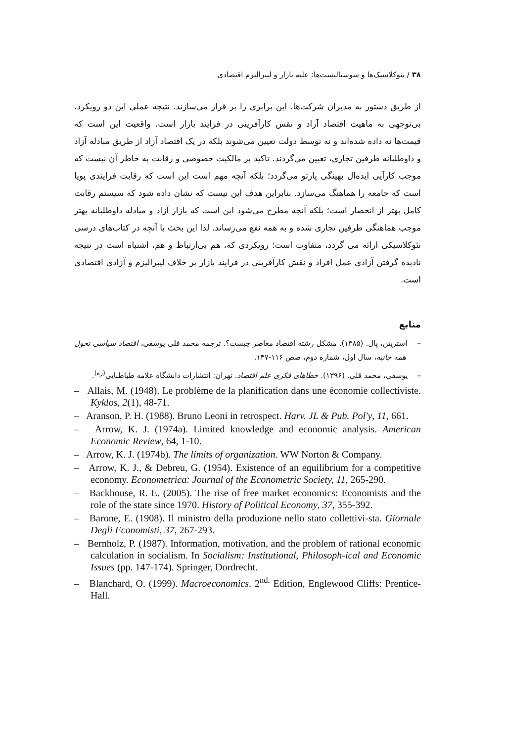۳۸ / نئوکلاسیک‌ها و سوسیالیست‌ها: علیه بازار و لیبرالیزم اقتصادی
از طریق دستور به مدیران شرکت‌ها، این برابری را بر قرار می‌سازند. نتیجه عملی این دو رویکرد، بی‌توجهی به ماهیت اقتصاد آزاد و نقش کارآفرینی در فرایند بازار است. واقعیت این است که قیمت‌ها نه داده شده‌اند و نه توسط دولت تعیین می‌شوند بلکه در یک اقتصاد آزاد از طریق مبادله آزاد و داوطلبانه طرفین تجاری، تعیین می‌گردند. تاکید بر مالکیت خصوصی و رقابت به خاطر آن نیست که موجب کارآیی ایده‌ال بهینگی پارتو می‌گردد؛ بلکه آنچه مهم است این است که رقابت فرایندی پویا است که جامعه را هماهنگ می‌سازد. بنابراین هدف این نیست که نشان داده شود که سیستم رقابت کامل بهتر از انحصار است؛ بلکه آنچه مطرح می‌شود این است که بازار آزاد و مبادله داوطلبانه بهتر موجب هماهنگی طرفین تجاری شده و به همه نفع می‌رساند. لذا این بحث با آنچه در کتاب‌های درسی نئوکلاسیکی ارائه می گردد، متفاوت است؛ رویکردی که، هم بی‌ارتباط و هم، اشتباه است در نتیجه نادیده گرفتن آزادی عمل افراد و نقش کارآفرینی در فرایند بازار بر خلاف لیبرالیزم و آزادی اقتصادی است.
منابع
– استریتن، پال. (۱۳۸۵). مشکل رشته اقتصاد معاصر چیست؟. ترجمه محمد قلی یوسفی، اقتصاد سیاسی تحول همه جانبه، سال اول، شماره دوم، صص ۱۱۶-۱۴۷.
– یوسفی، محمد قلی. (۱۳۹۶). خطاهای فکری علم اقتصاد. تهران: انتشارات دانشگاه علامه طباطبایی<sup>(ره)</sup>.
– Allais, M. (1948). Le problème de la planification dans une économie collectiviste. Kyklos, 2(1), 48-71.
– Aranson, P. H. (1988). Bruno Leoni in retrospect. Harv. JL & Pub. Pol'y, 11, 661.
– Arrow, K. J. (1974a). Limited knowledge and economic analysis. American Economic Review, 64, 1-10.
– Arrow, K. J. (1974b). The limits of organization. WW Norton & Company.
– Arrow, K. J., & Debreu, G. (1954). Existence of an equilibrium for a competitive economy. Econometrica: Journal of the Econometric Society, 11, 265-290.
– Backhouse, R. E. (2005). The rise of free market economics: Economists and the role of the state since 1970. History of Political Economy, 37, 355-392.
– Barone, E. (1908). Il ministro della produzione nello stato collettivi-sta. Giornale Degli Economisti, 37, 267-293.
– Bernholz, P. (1987). Information, motivation, and the problem of rational economic calculation in socialism. In Socialism: Institutional, Philosoph-ical and Economic Issues (pp. 147-174). Springer, Dordrecht.
– Blanchard, O. (1999). Macroeconomics. 2<sup>nd.</sup> Edition, Englewood Cliffs: Prentice-Hall.